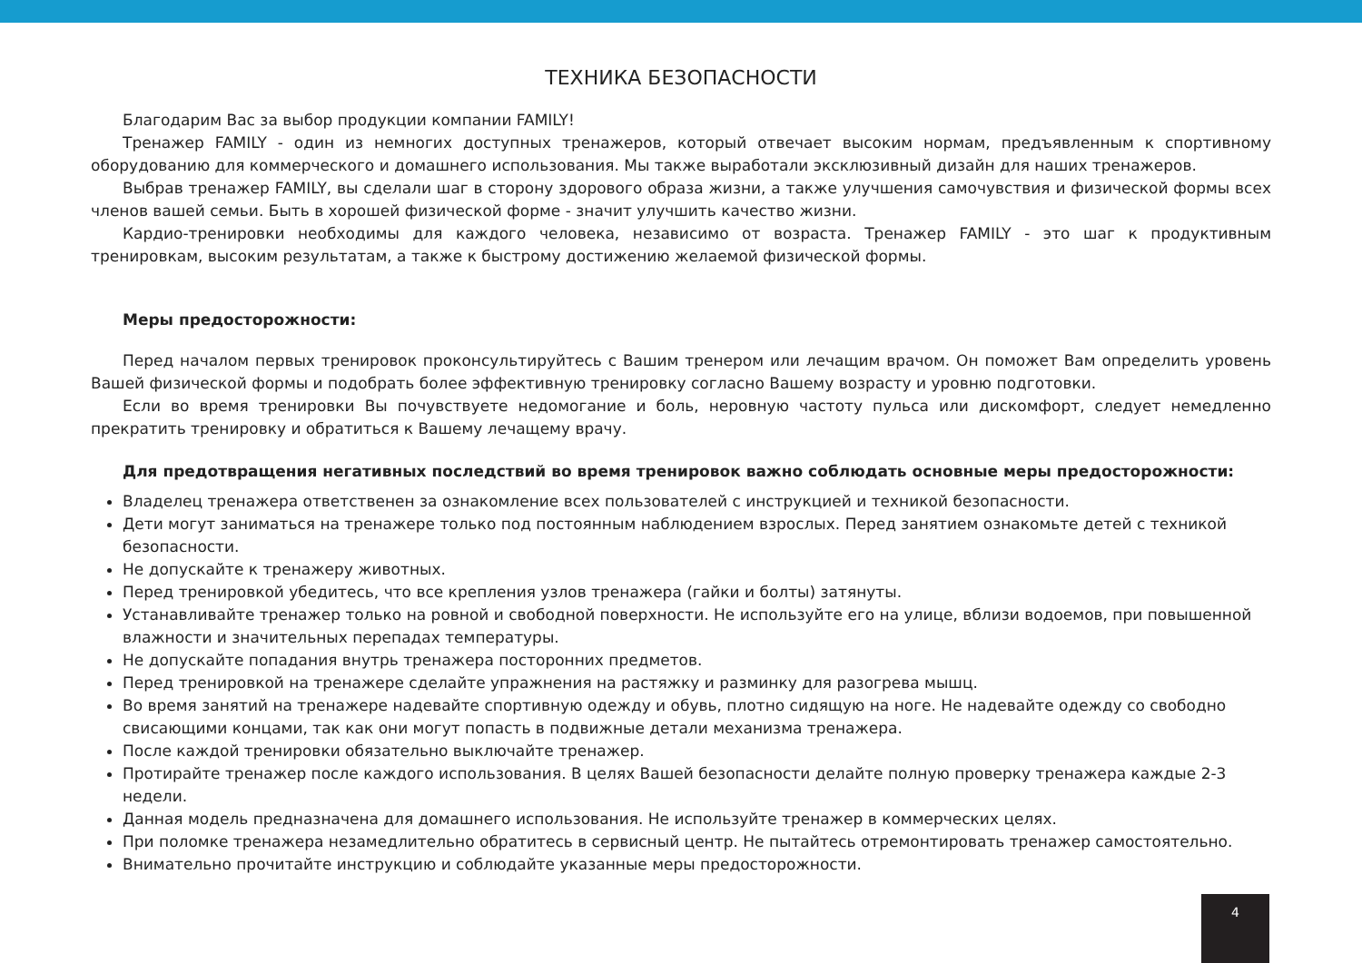ТЕХНИКА БЕЗОПАСНОСТИ
Благодарим Вас за выбор продукции компании FAMILY!
Тренажер FAMILY - один из немногих доступных тренажеров, который отвечает высоким нормам, предъявленным к спортивному оборудованию для коммерческого и домашнего использования. Мы также выработали эксклюзивный дизайн для наших тренажеров.
Выбрав тренажер FAMILY, вы сделали шаг в сторону здорового образа жизни, а также улучшения самочувствия и физической формы всех членов вашей семьи. Быть в хорошей физической форме - значит улучшить качество жизни.
Кардио-тренировки необходимы для каждого человека, независимо от возраста. Тренажер FAMILY - это шаг к продуктивным тренировкам, высоким результатам, а также к быстрому достижению желаемой физической формы.
Меры предосторожности:
Перед началом первых тренировок проконсультируйтесь с Вашим тренером или лечащим врачом. Он поможет Вам определить уровень Вашей физической формы и подобрать более эффективную тренировку согласно Вашему возрасту и уровню подготовки.
Если во время тренировки Вы почувствуете недомогание и боль, неровную частоту пульса или дискомфорт, следует немедленно прекратить тренировку и обратиться к Вашему лечащему врачу.
Для предотвращения негативных последствий во время тренировок важно соблюдать основные меры предосторожности:
Владелец тренажера ответственен за ознакомление всех пользователей с инструкцией и техникой безопасности.
Дети могут заниматься на тренажере только под постоянным наблюдением взрослых. Перед занятием ознакомьте детей с техникой безопасности.
Не допускайте к тренажеру животных.
Перед тренировкой убедитесь, что все крепления узлов тренажера (гайки и болты) затянуты.
Устанавливайте тренажер только на ровной и свободной поверхности. Не используйте его на улице, вблизи водоемов, при повышенной влажности и значительных перепадах температуры.
Не допускайте попадания внутрь тренажера посторонних предметов.
Перед тренировкой на тренажере сделайте упражнения на растяжку и разминку для разогрева мышц.
Во время занятий на тренажере надевайте спортивную одежду и обувь, плотно сидящую на ноге. Не надевайте одежду со свободно свисающими концами, так как они могут попасть в подвижные детали механизма тренажера.
После каждой тренировки обязательно выключайте тренажер.
Протирайте тренажер после каждого использования. В целях Вашей безопасности делайте полную проверку тренажера каждые 2-3 недели.
Данная модель предназначена для домашнего использования. Не используйте тренажер в коммерческих целях.
При поломке тренажера незамедлительно обратитесь в сервисный центр. Не пытайтесь отремонтировать тренажер самостоятельно.
Внимательно прочитайте инструкцию и соблюдайте указанные меры предосторожности.
4